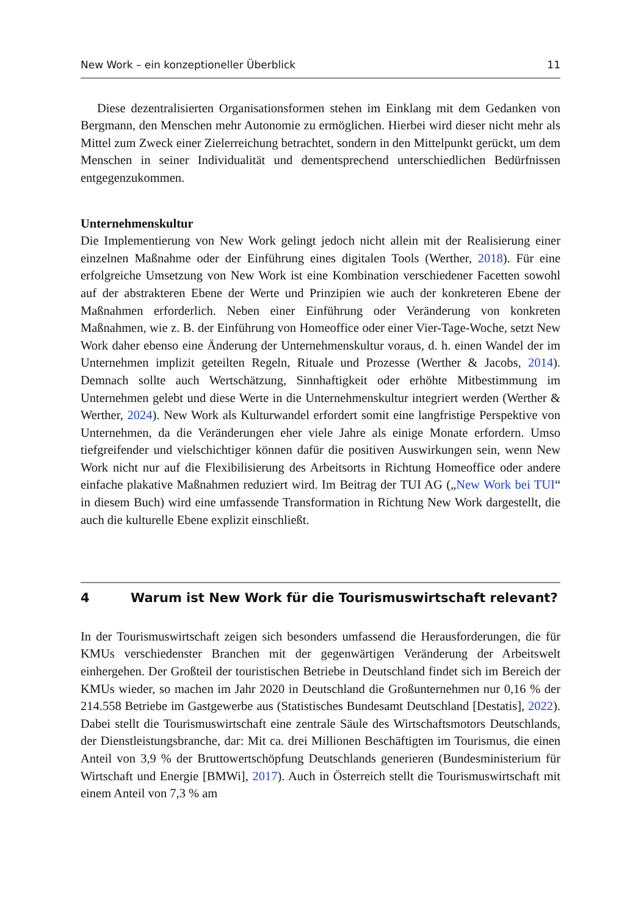New Work – ein konzeptioneller Überblick 11
Diese dezentralisierten Organisationsformen stehen im Einklang mit dem Gedanken von Bergmann, den Menschen mehr Autonomie zu ermöglichen. Hierbei wird dieser nicht mehr als Mittel zum Zweck einer Zielerreichung betrachtet, sondern in den Mittelpunkt gerückt, um dem Menschen in seiner Individualität und dementsprechend unterschiedlichen Bedürfnissen entgegenzukommen.
Unternehmenskultur
Die Implementierung von New Work gelingt jedoch nicht allein mit der Realisierung einer einzelnen Maßnahme oder der Einführung eines digitalen Tools (Werther, 2018). Für eine erfolgreiche Umsetzung von New Work ist eine Kombination verschiedener Facetten sowohl auf der abstrakteren Ebene der Werte und Prinzipien wie auch der konkreteren Ebene der Maßnahmen erforderlich. Neben einer Einführung oder Veränderung von konkreten Maßnahmen, wie z. B. der Einführung von Homeoffice oder einer Vier-Tage-Woche, setzt New Work daher ebenso eine Änderung der Unternehmenskultur voraus, d. h. einen Wandel der im Unternehmen implizit geteilten Regeln, Rituale und Prozesse (Werther & Jacobs, 2014). Demnach sollte auch Wertschätzung, Sinnhaftigkeit oder erhöhte Mitbestimmung im Unternehmen gelebt und diese Werte in die Unternehmenskultur integriert werden (Werther & Werther, 2024). New Work als Kulturwandel erfordert somit eine langfristige Perspektive von Unternehmen, da die Veränderungen eher viele Jahre als einige Monate erfordern. Umso tiefgreifender und vielschichtiger können dafür die positiven Auswirkungen sein, wenn New Work nicht nur auf die Flexibilisierung des Arbeitsorts in Richtung Homeoffice oder andere einfache plakative Maßnahmen reduziert wird. Im Beitrag der TUI AG („New Work bei TUI“ in diesem Buch) wird eine umfassende Transformation in Richtung New Work dargestellt, die auch die kulturelle Ebene explizit einschließt.
4 Warum ist New Work für die Tourismuswirtschaft relevant?
In der Tourismuswirtschaft zeigen sich besonders umfassend die Herausforderungen, die für KMUs verschiedenster Branchen mit der gegenwärtigen Veränderung der Arbeitswelt einhergehen. Der Großteil der touristischen Betriebe in Deutschland findet sich im Bereich der KMUs wieder, so machen im Jahr 2020 in Deutschland die Großunternehmen nur 0,16 % der 214.558 Betriebe im Gastgewerbe aus (Statistisches Bundesamt Deutschland [Destatis], 2022). Dabei stellt die Tourismuswirtschaft eine zentrale Säule des Wirtschaftsmotors Deutschlands, der Dienstleistungsbranche, dar: Mit ca. drei Millionen Beschäftigten im Tourismus, die einen Anteil von 3,9 % der Bruttowertschöpfung Deutschlands generieren (Bundesministerium für Wirtschaft und Energie [BMWi], 2017). Auch in Österreich stellt die Tourismuswirtschaft mit einem Anteil von 7,3 % am